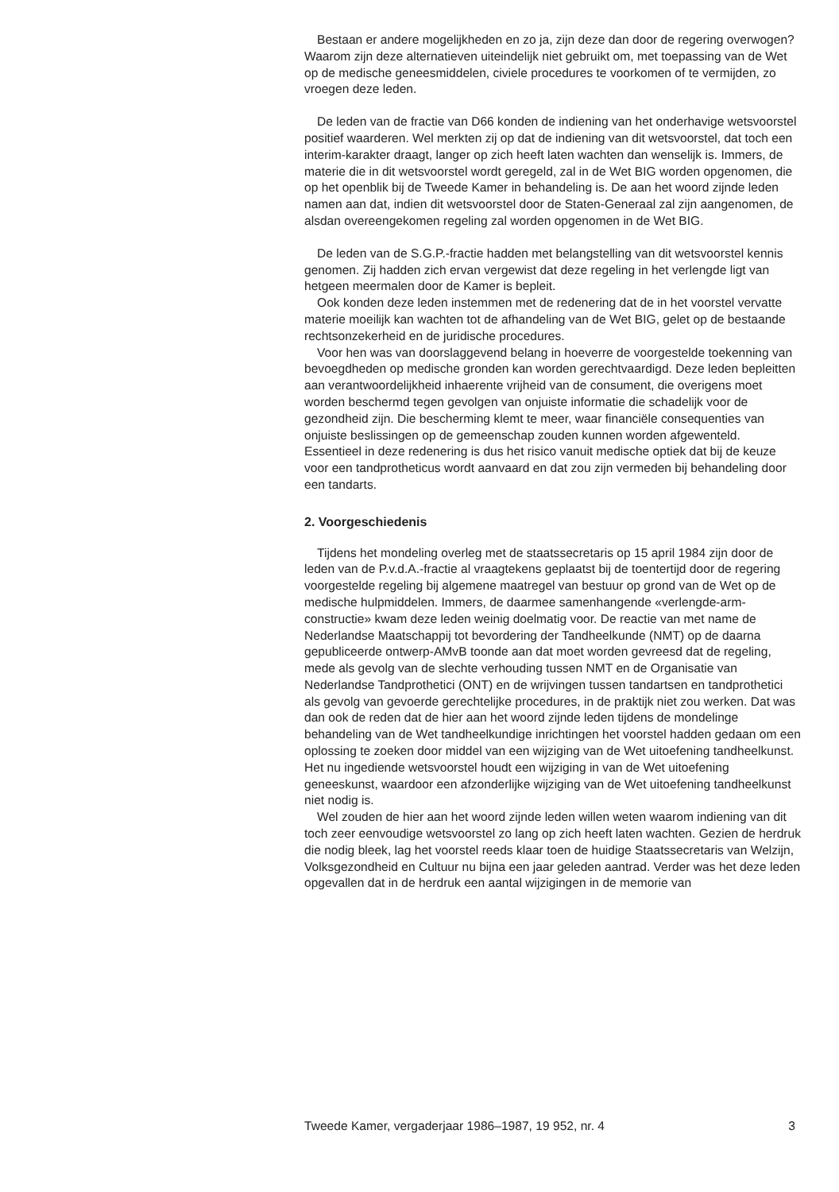Bestaan er andere mogelijkheden en zo ja, zijn deze dan door de regering overwogen? Waarom zijn deze alternatieven uiteindelijk niet gebruikt om, met toepassing van de Wet op de medische geneesmiddelen, civiele procedures te voorkomen of te vermijden, zo vroegen deze leden.
De leden van de fractie van D66 konden de indiening van het onderhavige wetsvoorstel positief waarderen. Wel merkten zij op dat de indiening van dit wetsvoorstel, dat toch een interim-karakter draagt, langer op zich heeft laten wachten dan wenselijk is. Immers, de materie die in dit wetsvoorstel wordt geregeld, zal in de Wet BIG worden opgenomen, die op het openblik bij de Tweede Kamer in behandeling is. De aan het woord zijnde leden namen aan dat, indien dit wetsvoorstel door de Staten-Generaal zal zijn aangenomen, de alsdan overeengekomen regeling zal worden opgenomen in de Wet BIG.
De leden van de S.G.P.-fractie hadden met belangstelling van dit wetsvoorstel kennis genomen. Zij hadden zich ervan vergewist dat deze regeling in het verlengde ligt van hetgeen meermalen door de Kamer is bepleit.
Ook konden deze leden instemmen met de redenering dat de in het voorstel vervatte materie moeilijk kan wachten tot de afhandeling van de Wet BIG, gelet op de bestaande rechtsonzekerheid en de juridische procedures.
Voor hen was van doorslaggevend belang in hoeverre de voorgestelde toekenning van bevoegdheden op medische gronden kan worden gerechtvaardigd. Deze leden bepleitten aan verantwoordelijkheid inhaerente vrijheid van de consument, die overigens moet worden beschermd tegen gevolgen van onjuiste informatie die schadelijk voor de gezondheid zijn. Die bescherming klemt te meer, waar financiële consequenties van onjuiste beslissingen op de gemeenschap zouden kunnen worden afgewenteld. Essentieel in deze redenering is dus het risico vanuit medische optiek dat bij de keuze voor een tandprotheticus wordt aanvaard en dat zou zijn vermeden bij behandeling door een tandarts.
2. Voorgeschiedenis
Tijdens het mondeling overleg met de staatssecretaris op 15 april 1984 zijn door de leden van de P.v.d.A.-fractie al vraagtekens geplaatst bij de toentertijd door de regering voorgestelde regeling bij algemene maatregel van bestuur op grond van de Wet op de medische hulpmiddelen. Immers, de daarmee samenhangende «verlengde-arm-constructie» kwam deze leden weinig doelmatig voor. De reactie van met name de Nederlandse Maatschappij tot bevordering der Tandheelkunde (NMT) op de daarna gepubliceerde ontwerp-AMvB toonde aan dat moet worden gevreesd dat de regeling, mede als gevolg van de slechte verhouding tussen NMT en de Organisatie van Nederlandse Tandprothetici (ONT) en de wrijvingen tussen tandartsen en tandprothetici als gevolg van gevoerde gerechtelijke procedures, in de praktijk niet zou werken. Dat was dan ook de reden dat de hier aan het woord zijnde leden tijdens de mondelinge behandeling van de Wet tandheelkundige inrichtingen het voorstel hadden gedaan om een oplossing te zoeken door middel van een wijziging van de Wet uitoefening tandheelkunst. Het nu ingediende wetsvoorstel houdt een wijziging in van de Wet uitoefening geneeskunst, waardoor een afzonderlijke wijziging van de Wet uitoefening tandheelkunst niet nodig is.
Wel zouden de hier aan het woord zijnde leden willen weten waarom indiening van dit toch zeer eenvoudige wetsvoorstel zo lang op zich heeft laten wachten. Gezien de herdruk die nodig bleek, lag het voorstel reeds klaar toen de huidige Staatssecretaris van Welzijn, Volksgezondheid en Cultuur nu bijna een jaar geleden aantrad. Verder was het deze leden opgevallen dat in de herdruk een aantal wijzigingen in de memorie van
Tweede Kamer, vergaderjaar 1986–1987, 19 952, nr. 4 3